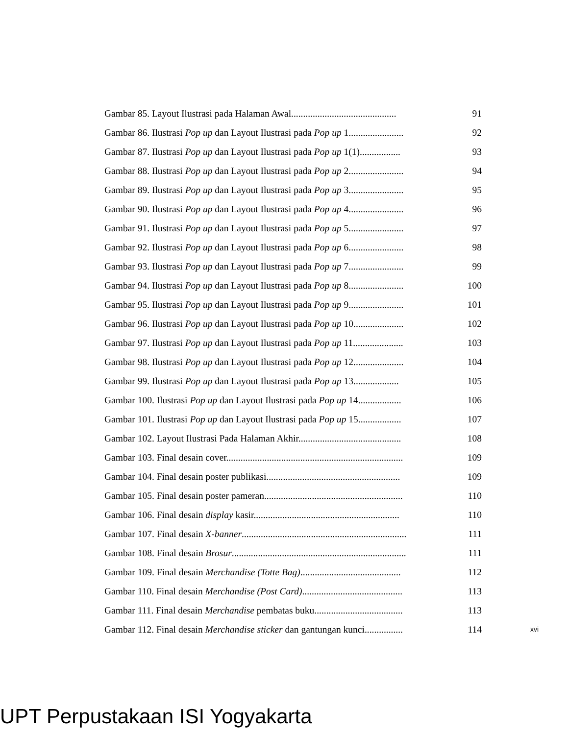Gambar 85. Layout Ilustrasi pada Halaman Awal............................................ 91
Gambar 86. Ilustrasi Pop up dan Layout Ilustrasi pada Pop up 1....................... 92
Gambar 87. Ilustrasi Pop up dan Layout Ilustrasi pada Pop up 1(1)................. 93
Gambar 88. Ilustrasi Pop up dan Layout Ilustrasi pada Pop up 2....................... 94
Gambar 89. Ilustrasi Pop up dan Layout Ilustrasi pada Pop up 3....................... 95
Gambar 90. Ilustrasi Pop up dan Layout Ilustrasi pada Pop up 4....................... 96
Gambar 91. Ilustrasi Pop up dan Layout Ilustrasi pada Pop up 5....................... 97
Gambar 92. Ilustrasi Pop up dan Layout Ilustrasi pada Pop up 6....................... 98
Gambar 93. Ilustrasi Pop up dan Layout Ilustrasi pada Pop up 7....................... 99
Gambar 94. Ilustrasi Pop up dan Layout Ilustrasi pada Pop up 8....................... 100
Gambar 95. Ilustrasi Pop up dan Layout Ilustrasi pada Pop up 9....................... 101
Gambar 96. Ilustrasi Pop up dan Layout Ilustrasi pada Pop up 10..................... 102
Gambar 97. Ilustrasi Pop up dan Layout Ilustrasi pada Pop up 11..................... 103
Gambar 98. Ilustrasi Pop up dan Layout Ilustrasi pada Pop up 12..................... 104
Gambar 99. Ilustrasi Pop up dan Layout Ilustrasi pada Pop up 13................... 105
Gambar 100. Ilustrasi Pop up dan Layout Ilustrasi pada Pop up 14.................. 106
Gambar 101. Ilustrasi Pop up dan Layout Ilustrasi pada Pop up 15.................. 107
Gambar 102. Layout Ilustrasi Pada Halaman Akhir........................................... 108
Gambar 103. Final desain cover.......................................................................... 109
Gambar 104. Final desain poster publikasi........................................................ 109
Gambar 105. Final desain poster pameran.......................................................... 110
Gambar 106. Final desain display kasir............................................................. 110
Gambar 107. Final desain X-banner..................................................................... 111
Gambar 108. Final desain Brosur......................................................................... 111
Gambar 109. Final desain Merchandise (Totte Bag).......................................... 112
Gambar 110. Final desain Merchandise (Post Card).......................................... 113
Gambar 111. Final desain Merchandise pembatas buku..................................... 113
Gambar 112. Final desain Merchandise sticker dan gantungan kunci................ 114
xvi
UPT Perpustakaan ISI Yogyakarta